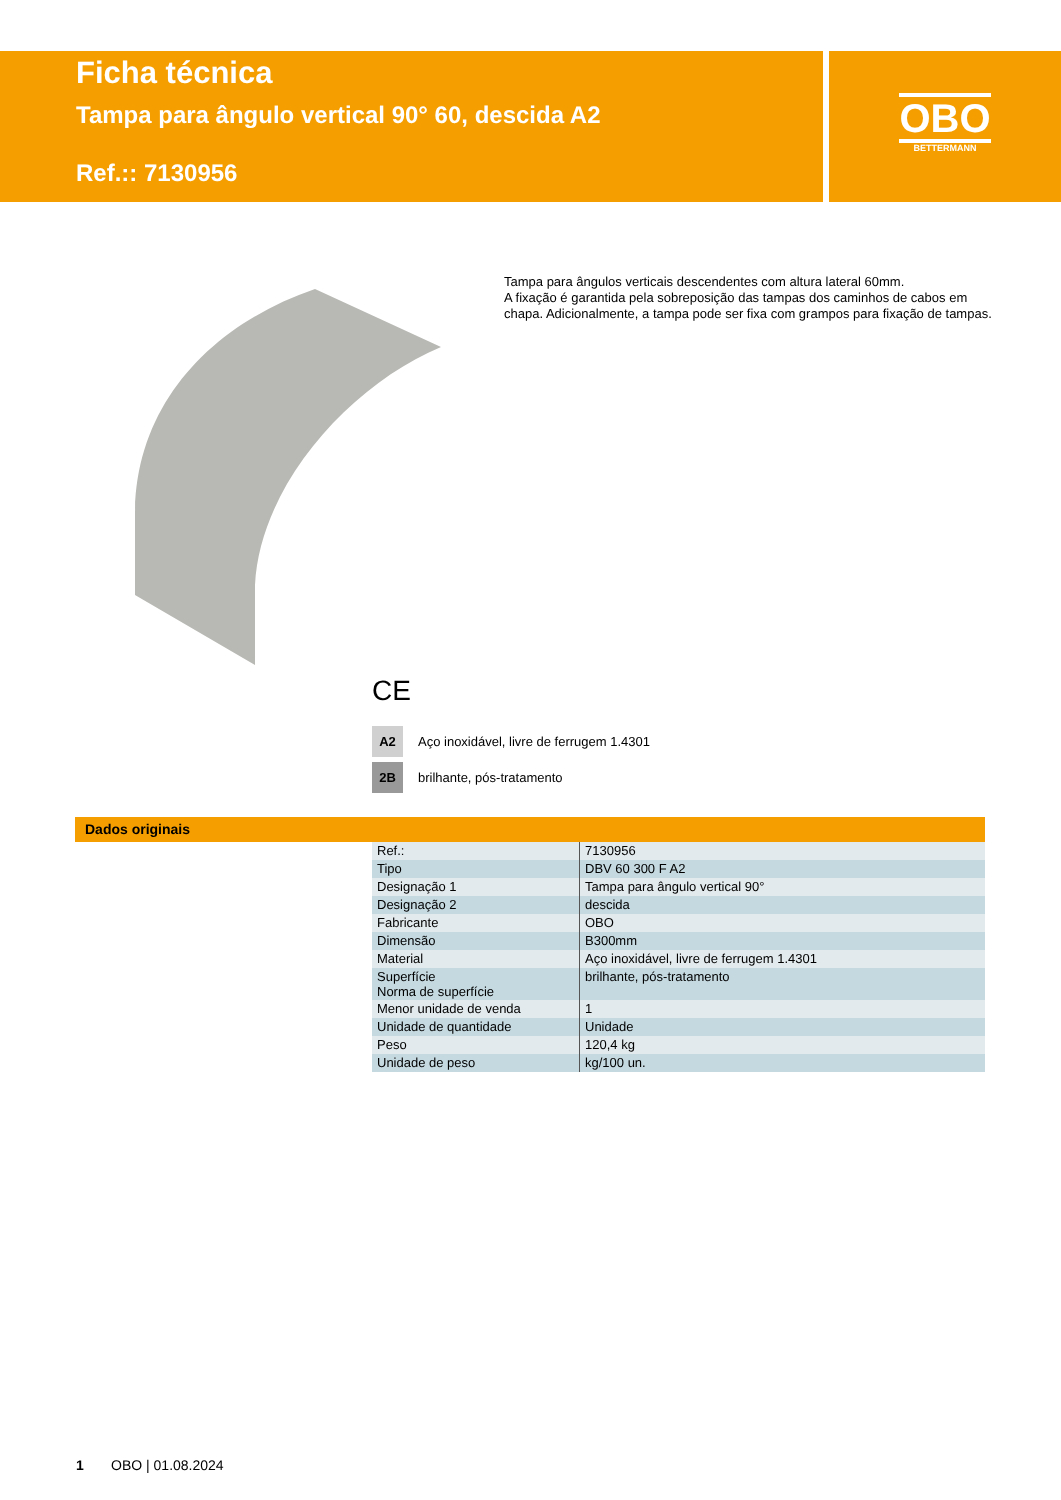Ficha técnica
Tampa para ângulo vertical 90° 60, descida A2
Ref.:: 7130956
OBO
BETTERMANN
Tampa para ângulos verticais descendentes com altura lateral 60mm.
A fixação é garantida pela sobreposição das tampas dos caminhos de cabos em chapa. Adicionalmente, a tampa pode ser fixa com grampos para fixação de tampas.
CE
A2 Aço inoxidável, livre de ferrugem 1.4301
2B brilhante, pós-tratamento
Dados originais
| Ref.: | 7130956 |
| Tipo | DBV 60 300 F A2 |
| Designação 1 | Tampa para ângulo vertical 90° |
| Designação 2 | descida |
| Fabricante | OBO |
| Dimensão | B300mm |
| Material | Aço inoxidável, livre de ferrugem 1.4301 |
| Superfície Norma de superfície | brilhante, pós-tratamento |
| Menor unidade de venda | 1 |
| Unidade de quantidade | Unidade |
| Peso | 120,4 kg |
| Unidade de peso | kg/100 un. |
1 OBO | 01.08.2024